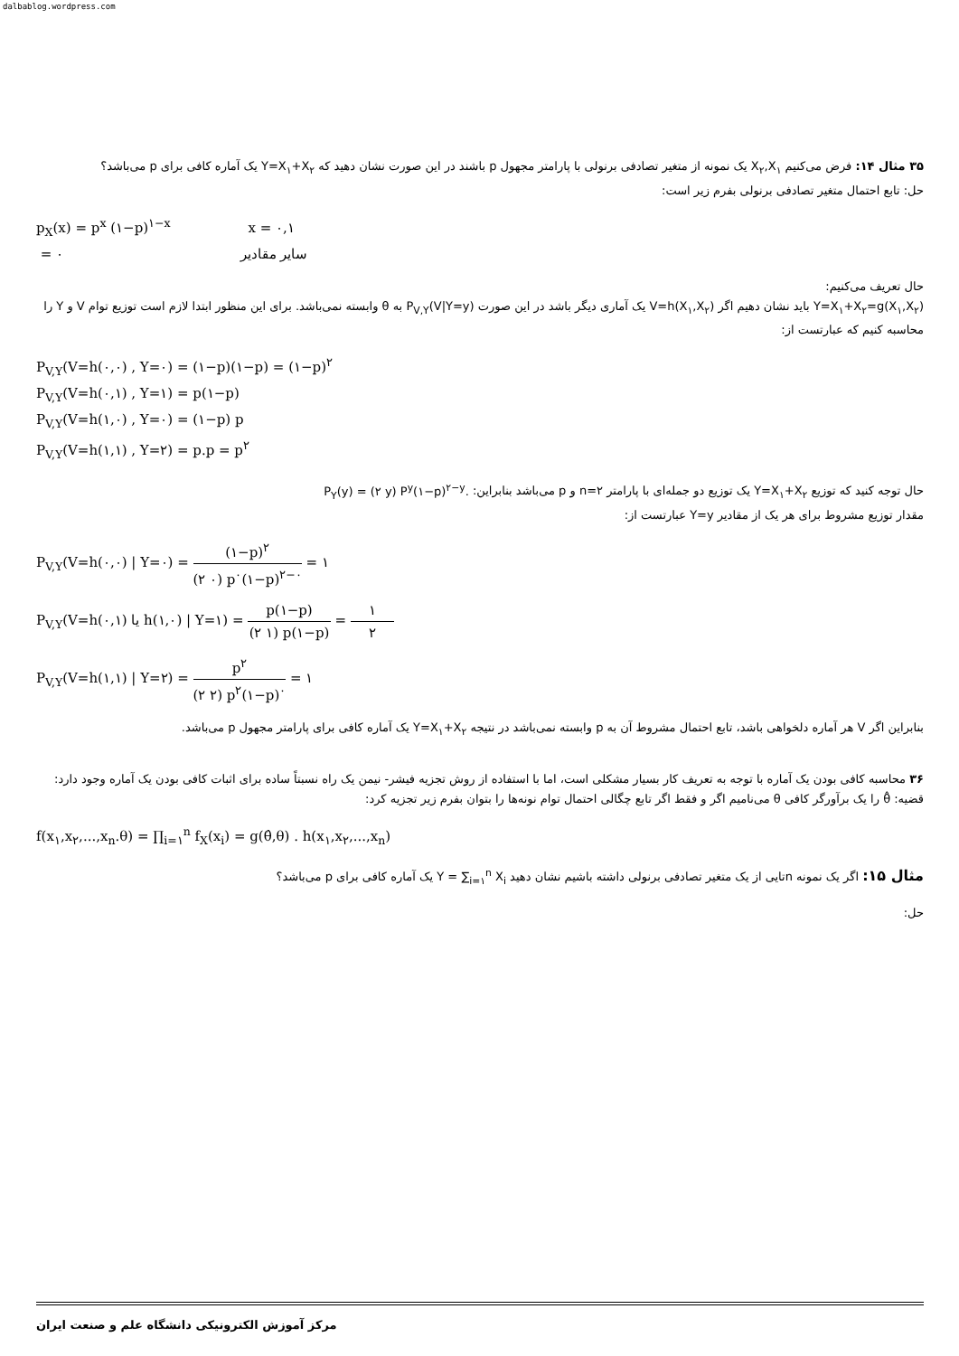dalbablog.wordpress.com
۳۵ مثال ۱۴: فرض می‌کنیم X<sub>۲</sub>,X<sub>۱</sub> یک نمونه از متغیر تصادفی برنولی با پارامتر مجهول p باشند در این صورت نشان دهید که Y=X<sub>۱</sub>+X<sub>۲</sub> یک آماره کافی برای p می‌باشد؟
حل: تابع احتمال متغیر تصادفی برنولی بفرم زیر است:
p<sub>X</sub>(x) = p<sup>x</sup> (۱−p)<sup>۱−x</sup> x = ۰,۱
= ۰ سایر مقادیر
حال تعریف می‌کنیم:
Y=X<sub>۱</sub>+X<sub>۲</sub>=g(X<sub>۱</sub>,X<sub>۲</sub>) باید نشان دهیم اگر V=h(X<sub>۱</sub>,X<sub>۲</sub>) یک آماری دیگر باشد در این صورت P<sub>V,Y</sub>(V|Y=y) به θ وابسته نمی‌باشد. برای این منظور ابتدا لازم است توزیع توام V و Y را محاسبه کنیم که عبارتست از:
P<sub>V,Y</sub>(V=h(۰,۰) , Y=۰) = (۱−p)(۱−p) = (۱−p)<sup>۲</sup>
P<sub>V,Y</sub>(V=h(۰,۱) , Y=۱) = p(۱−p)
P<sub>V,Y</sub>(V=h(۱,۰) , Y=۰) = (۱−p) p
P<sub>V,Y</sub>(V=h(۱,۱) , Y=۲) = p.p = p<sup>۲</sup>
حال توجه کنید که توزیع Y=X<sub>۱</sub>+X<sub>۲</sub> یک توزیع دو جمله‌ای با پارامتر n=۲ و p می‌باشد بنابراین: P<sub>Y</sub>(y) = (۲ y) P<sup>y</sup>(۱−p)<sup>۲−y</sup>.
مقدار توزیع مشروط برای هر یک از مقادیر Y=y عبارتست از:
P<sub>V,Y</sub>(V=h(۰,۰) | Y=۰) = (۱−p)<sup>۲</sup> (۲ ۰) p<sup>۰</sup>(۱−p)<sup>۲−۰</sup> = ۱
P<sub>V,Y</sub>(V=h(۰,۱) یا h(۱,۰) | Y=۱) = p(۱−p) (۲ ۱) p(۱−p) = ۱ ۲
P<sub>V,Y</sub>(V=h(۱,۱) | Y=۲) = p<sup>۲</sup> (۲ ۲) p<sup>۲</sup>(۱−p)<sup>۰</sup> = ۱
بنابراین اگر V هر آماره دلخواهی باشد، تابع احتمال مشروط آن به p وابسته نمی‌باشد در نتیجه Y=X<sub>۱</sub>+X<sub>۲</sub> یک آماره کافی برای پارامتر مجهول p می‌باشد.
۳۶ محاسبه کافی بودن یک آماره با توجه به تعریف کار بسیار مشکلی است، اما با استفاده از روش تجزیه فیشر- نیمن یک راه نسبتاً ساده برای اثبات کافی بودن یک آماره وجود دارد:
قضیه: θ̂ را یک برآورگر کافی θ می‌نامیم اگر و فقط اگر تابع چگالی احتمال توام نونه‌ها را بتوان بفرم زیر تجزیه کرد:
f(x<sub>۱</sub>,x<sub>۲</sub>,...,x<sub>n</sub>.θ) = ∏<sub>i=۱</sub><sup>n</sup> f<sub>X</sub>(x<sub>i</sub>) = g(θ̂,θ) . h(x<sub>۱</sub>,x<sub>۲</sub>,...,x<sub>n</sub>)
مثال ۱۵: اگر یک نمونه nتایی از یک متغیر تصادفی برنولی داشته باشیم نشان دهید Y = ∑<sub>i=۱</sub><sup>n</sup> X<sub>i</sub> یک آماره کافی برای p می‌باشد؟
حل:
مرکز آموزش الکترونیکی دانشگاه علم و صنعت ایران